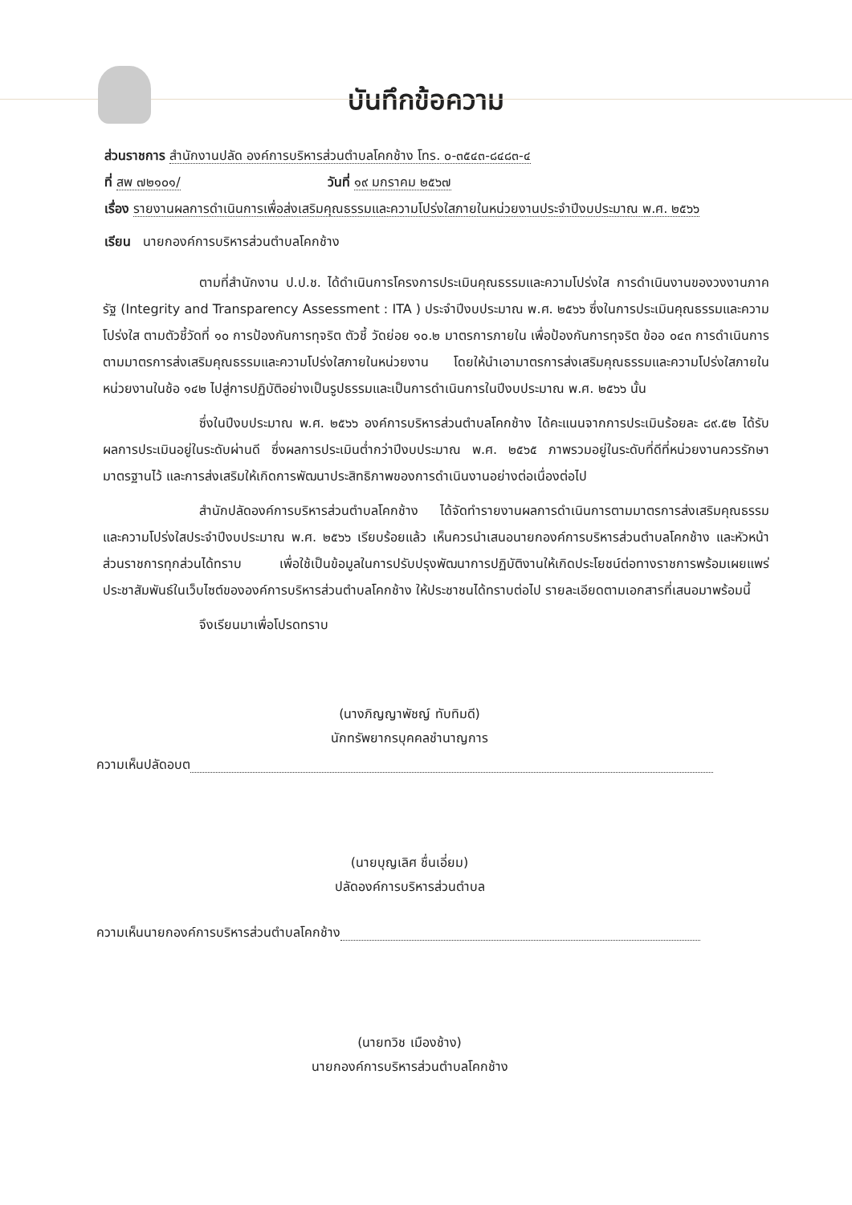บันทึกข้อความ
ส่วนราชการ สำนักงานปลัด องค์การบริหารส่วนตำบลโคกช้าง โทร. ๐-๓๕๔๓-๘๔๘๓-๔
ที่ สพ ๗๒๑๐๑/ วันที่ ๑๙ มกราคม ๒๕๖๗
เรื่อง รายงานผลการดำเนินการเพื่อส่งเสริมคุณธรรมและความโปร่งใสภายในหน่วยงานประจำปีงบประมาณ พ.ศ. ๒๕๖๖
เรียน นายกองค์การบริหารส่วนตำบลโคกช้าง
ตามที่สำนักงาน ป.ป.ช. ได้ดำเนินการโครงการประเมินคุณธรรมและความโปร่งใส การดำเนินงานของวงงานภาครัฐ (Integrity and Transparency Assessment : ITA ) ประจำปีงบประมาณ พ.ศ. ๒๕๖๖ ซึ่งในการประเมินคุณธรรมและความโปร่งใส ตามตัวชี้วัดที่ ๑๐ การป้องกันการทุจริต ตัวชี้ วัดย่อย ๑๐.๒ มาตรการภายใน เพื่อป้องกันการทุจริต ข้ออ ๐๔๓ การดำเนินการตามมาตรการส่งเสริมคุณธรรมและความโปร่งใสภายในหน่วยงาน โดยให้นำเอามาตรการส่งเสริมคุณธรรมและความโปร่งใสภายในหน่วยงานในช้อ ๑๔๒ ไปสู่การปฏิบัติอย่างเป็นรูปธรรมและเป็นการดำเนินการในปีงบประมาณ พ.ศ. ๒๕๖๖ นั้น
ซึ่งในปีงบประมาณ พ.ศ. ๒๕๖๖ องค์การบริหารส่วนตำบลโคกช้าง ได้คะแนนจากการประเมินร้อยละ ๘๙.๕๒ ได้รับผลการประเมินอยู่ในระดับผ่านดี ซึ่งผลการประเมินต่ำกว่าปีงบประมาณ พ.ศ. ๒๕๖๕ ภาพรวมอยู่ในระดับที่ดีที่หน่วยงานควรรักษามาตรฐานไว้ และการส่งเสริมให้เกิดการพัฒนาประสิทธิภาพของการดำเนินงานอย่างต่อเนื่องต่อไป
สำนักปลัดองค์การบริหารส่วนตำบลโคกช้าง ได้จัดทำรายงานผลการดำเนินการตามมาตรการส่งเสริมคุณธรรม และความโปร่งใสประจำปีงบประมาณ พ.ศ. ๒๕๖๖ เรียบร้อยแล้ว เห็นควรนำเสนอนายกองค์การบริหารส่วนตำบลโคกช้าง และหัวหน้าส่วนราชการทุกส่วนได้ทราบ เพื่อใช้เป็นข้อมูลในการปรับปรุงพัฒนาการปฏิบัติงานให้เกิดประโยชน์ต่อทางราชการพร้อมเผยแพร่ประชาสัมพันธ์ในเว็บไซต์ขององค์การบริหารส่วนตำบลโคกช้าง ให้ประชาชนได้ทราบต่อไป รายละเอียดตามเอกสารที่เสนอมาพร้อมนี้
จึงเรียนมาเพื่อโปรดทราบ
(นางภิญญาพัชญ์ ทับทิมดี)
นักทรัพยากรบุคคลชำนาญการ
ความเห็นปลัดอบต
(นายบุญเลิศ ชื่นเอี่ยม)
ปลัดองค์การบริหารส่วนตำบล
ความเห็นนายกองค์การบริหารส่วนตำบลโคกช้าง
(นายทวิช เมืองช้าง)
นายกองค์การบริหารส่วนตำบลโคกช้าง